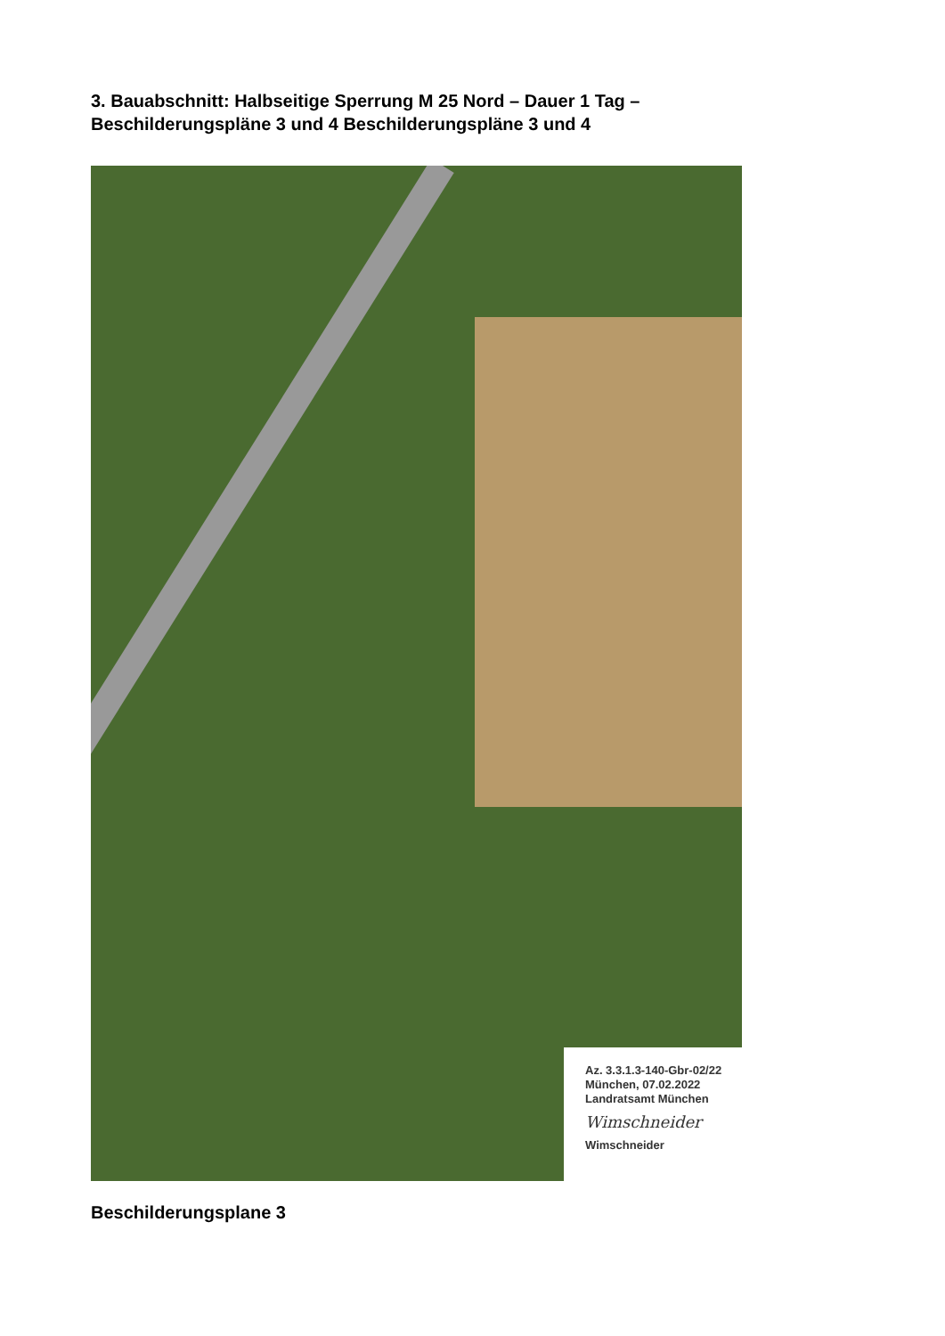3. Bauabschnitt: Halbseitige Sperrung M 25 Nord – Dauer 1 Tag – Beschilderungspläne 3 und 4 Beschilderungspläne 3 und 4
Az. 3.3.1.3-140-Gbr-02/22
München, 07.02.2022
Landratsamt München
Wimschneider
Wimschneider
Beschilderungsplane 3